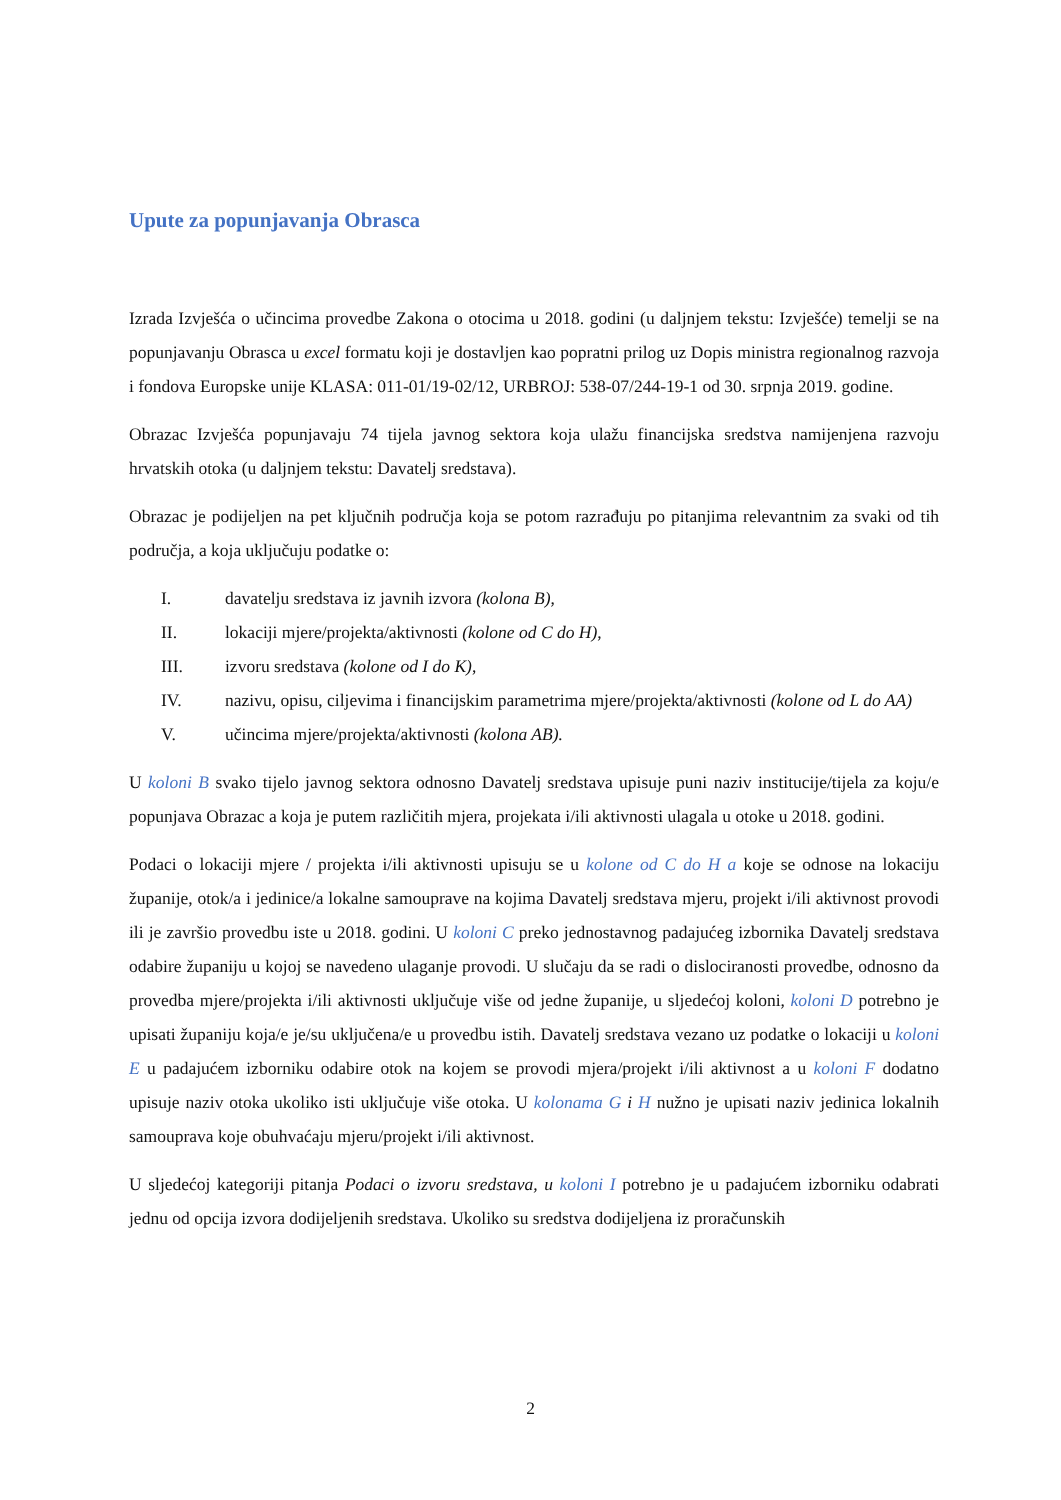Upute za popunjavanja Obrasca
Izrada Izvješća o učincima provedbe Zakona o otocima u 2018. godini (u daljnjem tekstu: Izvješće) temelji se na popunjavanju Obrasca u excel formatu koji je dostavljen kao popratni prilog uz Dopis ministra regionalnog razvoja i fondova Europske unije KLASA: 011-01/19-02/12, URBROJ: 538-07/244-19-1 od 30. srpnja 2019. godine.
Obrazac Izvješća popunjavaju 74 tijela javnog sektora koja ulažu financijska sredstva namijenjena razvoju hrvatskih otoka (u daljnjem tekstu: Davatelj sredstava).
Obrazac je podijeljen na pet ključnih područja koja se potom razrađuju po pitanjima relevantnim za svaki od tih područja, a koja uključuju podatke o:
I. davatelju sredstava iz javnih izvora (kolona B),
II. lokaciji mjere/projekta/aktivnosti (kolone od C do H),
III. izvoru sredstava (kolone od I do K),
IV. nazivu, opisu, ciljevima i financijskim parametrima mjere/projekta/aktivnosti (kolone od L do AA)
V. učincima mjere/projekta/aktivnosti (kolona AB).
U koloni B svako tijelo javnog sektora odnosno Davatelj sredstava upisuje puni naziv institucije/tijela za koju/e popunjava Obrazac a koja je putem različitih mjera, projekata i/ili aktivnosti ulagala u otoke u 2018. godini.
Podaci o lokaciji mjere / projekta i/ili aktivnosti upisuju se u kolone od C do H a koje se odnose na lokaciju županije, otok/a i jedinice/a lokalne samouprave na kojima Davatelj sredstava mjeru, projekt i/ili aktivnost provodi ili je završio provedbu iste u 2018. godini. U koloni C preko jednostavnog padajućeg izbornika Davatelj sredstava odabire županiju u kojoj se navedeno ulaganje provodi. U slučaju da se radi o dislociranosti provedbe, odnosno da provedba mjere/projekta i/ili aktivnosti uključuje više od jedne županije, u sljedećoj koloni, koloni D potrebno je upisati županiju koja/e je/su uključena/e u provedbu istih. Davatelj sredstava vezano uz podatke o lokaciji u koloni E u padajućem izborniku odabire otok na kojem se provodi mjera/projekt i/ili aktivnost a u koloni F dodatno upisuje naziv otoka ukoliko isti uključuje više otoka. U kolonama G i H nužno je upisati naziv jedinica lokalnih samouprava koje obuhvaćaju mjeru/projekt i/ili aktivnost.
U sljedećoj kategoriji pitanja Podaci o izvoru sredstava, u koloni I potrebno je u padajućem izborniku odabrati jednu od opcija izvora dodijeljenih sredstava. Ukoliko su sredstva dodijeljena iz proračunskih
2